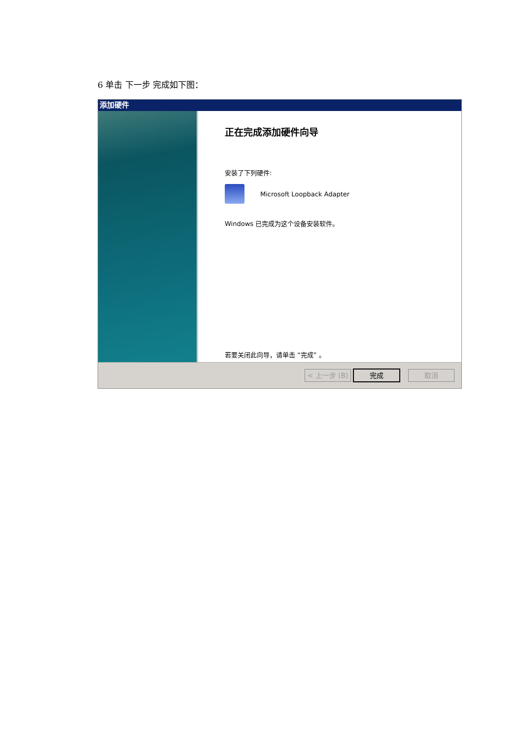6 单击 下一步 完成如下图：
添加硬件
正在完成添加硬件向导
安装了下列硬件:
Microsoft Loopback Adapter
Windows 已完成为这个设备安装软件。
若要关闭此向导，请单击 “完成” 。
< 上一步 (B)
完成 取消